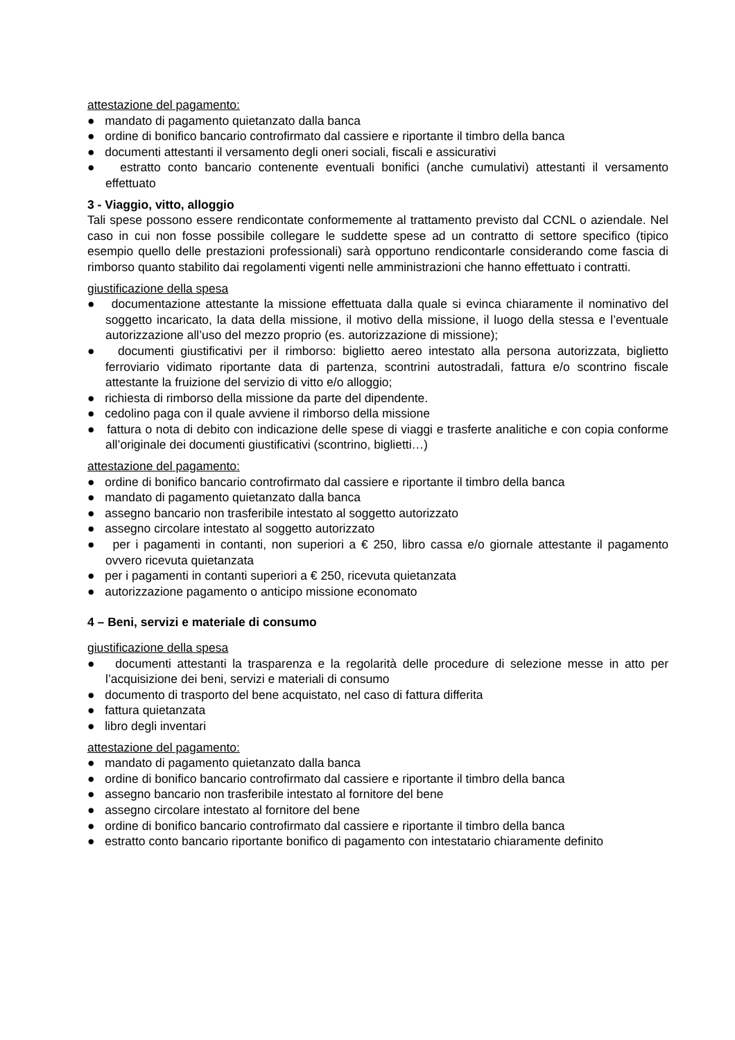attestazione del pagamento:
● mandato di pagamento quietanzato dalla banca
● ordine di bonifico bancario controfirmato dal cassiere e riportante il timbro della banca
● documenti attestanti il versamento degli oneri sociali, fiscali e assicurativi
● estratto conto bancario contenente eventuali bonifici (anche cumulativi) attestanti il versamento effettuato
3 - Viaggio, vitto, alloggio
Tali spese possono essere rendicontate conformemente al trattamento previsto dal CCNL o aziendale. Nel caso in cui non fosse possibile collegare le suddette spese ad un contratto di settore specifico (tipico esempio quello delle prestazioni professionali) sarà opportuno rendicontarle considerando come fascia di rimborso quanto stabilito dai regolamenti vigenti nelle amministrazioni che hanno effettuato i contratti.
giustificazione della spesa
● documentazione attestante la missione effettuata dalla quale si evinca chiaramente il nominativo del soggetto incaricato, la data della missione, il motivo della missione, il luogo della stessa e l’eventuale autorizzazione all’uso del mezzo proprio (es. autorizzazione di missione);
● documenti giustificativi per il rimborso: biglietto aereo intestato alla persona autorizzata, biglietto ferroviario vidimato riportante data di partenza, scontrini autostradali, fattura e/o scontrino fiscale attestante la fruizione del servizio di vitto e/o alloggio;
● richiesta di rimborso della missione da parte del dipendente.
● cedolino paga con il quale avviene il rimborso della missione
● fattura o nota di debito con indicazione delle spese di viaggi e trasferte analitiche e con copia conforme all’originale dei documenti giustificativi (scontrino, biglietti…)
attestazione del pagamento:
● ordine di bonifico bancario controfirmato dal cassiere e riportante il timbro della banca
● mandato di pagamento quietanzato dalla banca
● assegno bancario non trasferibile intestato al soggetto autorizzato
● assegno circolare intestato al soggetto autorizzato
● per i pagamenti in contanti, non superiori a € 250, libro cassa e/o giornale attestante il pagamento ovvero ricevuta quietanzata
● per i pagamenti in contanti superiori a € 250, ricevuta quietanzata
● autorizzazione pagamento o anticipo missione economato
4 – Beni, servizi e materiale di consumo
giustificazione della spesa
● documenti attestanti la trasparenza e la regolarità delle procedure di selezione messe in atto per l’acquisizione dei beni, servizi e materiali di consumo
● documento di trasporto del bene acquistato, nel caso di fattura differita
● fattura quietanzata
● libro degli inventari
attestazione del pagamento:
● mandato di pagamento quietanzato dalla banca
● ordine di bonifico bancario controfirmato dal cassiere e riportante il timbro della banca
● assegno bancario non trasferibile intestato al fornitore del bene
● assegno circolare intestato al fornitore del bene
● ordine di bonifico bancario controfirmato dal cassiere e riportante il timbro della banca
● estratto conto bancario riportante bonifico di pagamento con intestatario chiaramente definito